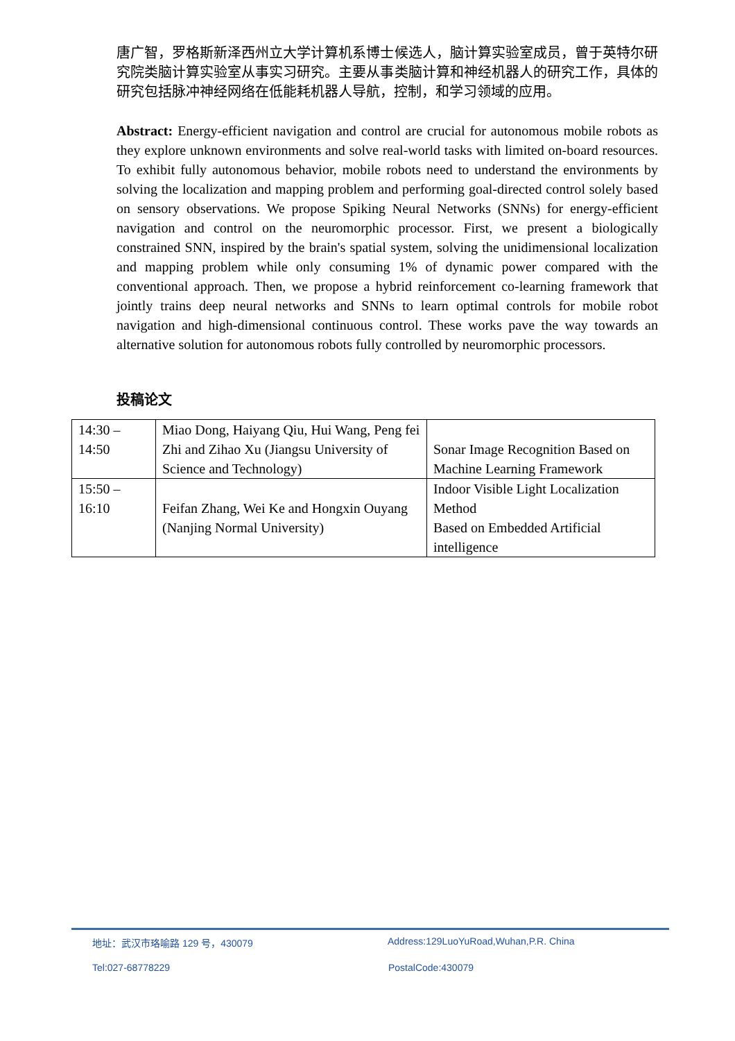唐广智，罗格斯新泽西州立大学计算机系博士候选人，脑计算实验室成员，曾于英特尔研究院类脑计算实验室从事实习研究。主要从事类脑计算和神经机器人的研究工作，具体的研究包括脉冲神经网络在低能耗机器人导航，控制，和学习领域的应用。
Abstract: Energy-efficient navigation and control are crucial for autonomous mobile robots as they explore unknown environments and solve real-world tasks with limited on-board resources. To exhibit fully autonomous behavior, mobile robots need to understand the environments by solving the localization and mapping problem and performing goal-directed control solely based on sensory observations. We propose Spiking Neural Networks (SNNs) for energy-efficient navigation and control on the neuromorphic processor. First, we present a biologically constrained SNN, inspired by the brain's spatial system, solving the unidimensional localization and mapping problem while only consuming 1% of dynamic power compared with the conventional approach. Then, we propose a hybrid reinforcement co-learning framework that jointly trains deep neural networks and SNNs to learn optimal controls for mobile robot navigation and high-dimensional continuous control. These works pave the way towards an alternative solution for autonomous robots fully controlled by neuromorphic processors.
投稿论文
| 14:30 – 14:50 | Miao Dong, Haiyang Qiu, Hui Wang, Peng fei Zhi and Zihao Xu (Jiangsu University of Science and Technology) | Sonar Image Recognition Based on Machine Learning Framework |
| 15:50 – 16:10 | Feifan Zhang, Wei Ke and Hongxin Ouyang (Nanjing Normal University) | Indoor Visible Light Localization Method Based on Embedded Artificial intelligence |
地址：武汉市珞喻路 129 号，430079 Address:129LuoYuRoad,Wuhan,P.R. China
Tel:027-68778229 PostalCode:430079